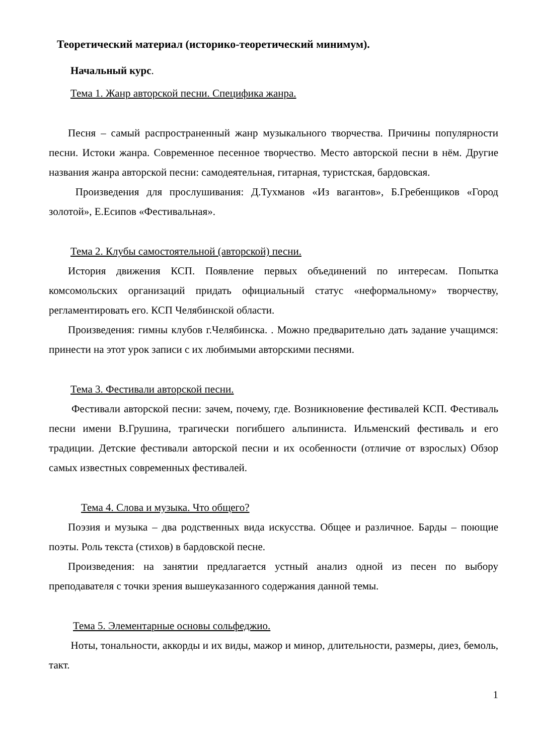Теоретический материал (историко-теоретический минимум).
Начальный курс.
Тема 1. Жанр авторской песни. Специфика жанра.
Песня – самый распространенный жанр музыкального творчества. Причины популярности песни. Истоки жанра. Современное песенное творчество. Место авторской песни в нём. Другие названия жанра авторской песни: самодеятельная, гитарная, туристская, бардовская.
Произведения для прослушивания: Д.Тухманов «Из вагантов», Б.Гребенщиков «Город золотой», Е.Есипов «Фестивальная».
Тема 2. Клубы самостоятельной (авторской) песни.
История движения КСП. Появление первых объединений по интересам. Попытка комсомольских организаций придать официальный статус «неформальному» творчеству, регламентировать его. КСП Челябинской области.
Произведения: гимны клубов г.Челябинска. . Можно предварительно дать задание учащимся: принести на этот урок записи с их любимыми авторскими песнями.
Тема 3. Фестивали авторской песни.
Фестивали авторской песни: зачем, почему, где. Возникновение фестивалей КСП. Фестиваль песни имени В.Грушина, трагически погибшего альпиниста. Ильменский фестиваль и его традиции. Детские фестивали авторской песни и их особенности (отличие от взрослых) Обзор самых известных современных фестивалей.
Тема 4. Слова и музыка. Что общего?
Поэзия и музыка – два родственных вида искусства. Общее и различное. Барды – поющие поэты. Роль текста (стихов) в бардовской песне.
Произведения: на занятии предлагается устный анализ одной из песен по выбору преподавателя с точки зрения вышеуказанного содержания данной темы.
Тема 5. Элементарные основы сольфеджио.
Ноты, тональности, аккорды и их виды, мажор и минор, длительности, размеры, диез, бемоль, такт.
1